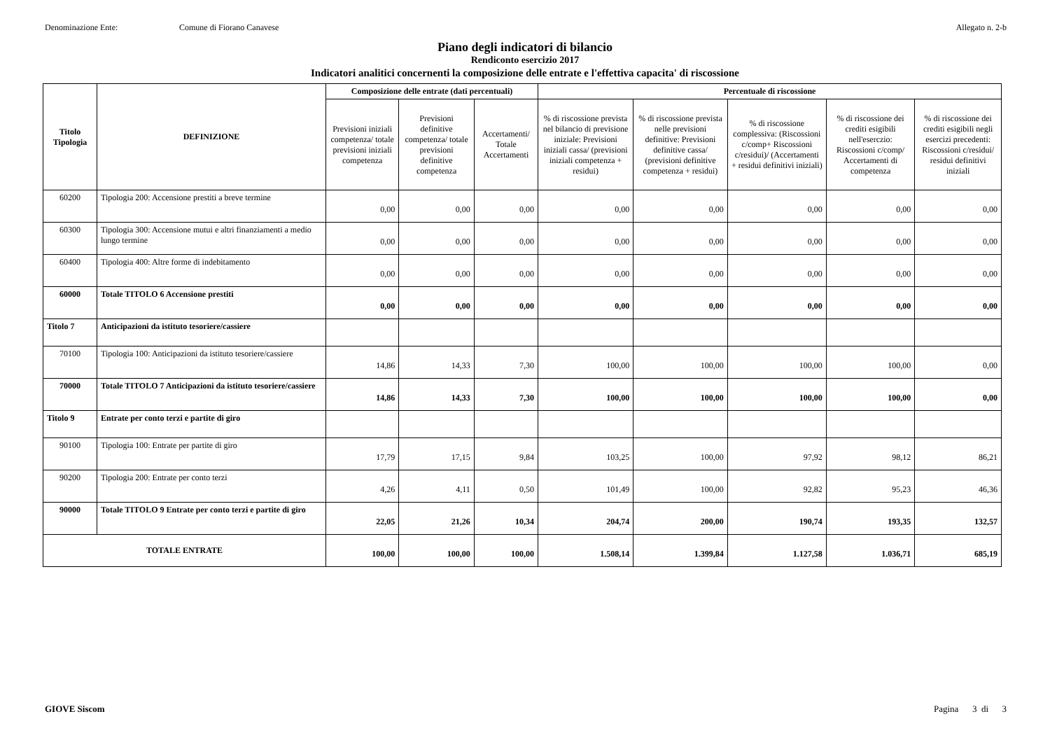Denominazione Ente: Comune di Fiorano Canavese Allegato n. 2-b
Piano degli indicatori di bilancio
Rendiconto esercizio 2017
Indicatori analitici concernenti la composizione delle entrate e l'effettiva capacita' di riscossione
| Titolo Tipologia | DEFINIZIONE | Composizione delle entrate (dati percentuali) | | | Percentuale di riscossione | | | | |
| --- | --- | --- | --- | --- | --- | --- | --- | --- | --- |
| | | Previsioni iniziali competenza/ totale previsioni iniziali competenza | Previsioni definitive competenza/ totale previsioni definitive competenza | Accertamenti/ Totale Accertamenti | % di riscossione prevista nel bilancio di previsione iniziale: Previsioni iniziali cassa/ (previsioni iniziali competenza + residui) | % di riscossione prevista nelle previsioni definitive: Previsioni definitive cassa/ (previsioni definitive competenza + residui) | % di riscossione complessiva: (Riscossioni c/comp+ Riscossioni c/residui)/ (Accertamenti + residui definitivi iniziali) | % di riscossione dei crediti esigibili nell'eserczio: Riscossioni c/comp/ Accertamenti di competenza | % di riscossione dei crediti esigibili negli esercizi precedenti: Riscossioni c/residui/ residui definitivi iniziali |
| 60200 | Tipologia 200: Accensione prestiti a breve termine | 0,00 | 0,00 | 0,00 | 0,00 | 0,00 | 0,00 | 0,00 | 0,00 |
| 60300 | Tipologia 300: Accensione mutui e altri finanziamenti a medio lungo termine | 0,00 | 0,00 | 0,00 | 0,00 | 0,00 | 0,00 | 0,00 | 0,00 |
| 60400 | Tipologia 400: Altre forme di indebitamento | 0,00 | 0,00 | 0,00 | 0,00 | 0,00 | 0,00 | 0,00 | 0,00 |
| 60000 | Totale TITOLO 6 Accensione prestiti | 0,00 | 0,00 | 0,00 | 0,00 | 0,00 | 0,00 | 0,00 | 0,00 |
| Titolo 7 | Anticipazioni da istituto tesoriere/cassiere | | | | | | | | |
| 70100 | Tipologia 100: Anticipazioni da istituto tesoriere/cassiere | 14,86 | 14,33 | 7,30 | 100,00 | 100,00 | 100,00 | 100,00 | 0,00 |
| 70000 | Totale TITOLO 7 Anticipazioni da istituto tesoriere/cassiere | 14,86 | 14,33 | 7,30 | 100,00 | 100,00 | 100,00 | 100,00 | 0,00 |
| Titolo 9 | Entrate per conto terzi e partite di giro | | | | | | | | |
| 90100 | Tipologia 100: Entrate per partite di giro | 17,79 | 17,15 | 9,84 | 103,25 | 100,00 | 97,92 | 98,12 | 86,21 |
| 90200 | Tipologia 200: Entrate per conto terzi | 4,26 | 4,11 | 0,50 | 101,49 | 100,00 | 92,82 | 95,23 | 46,36 |
| 90000 | Totale TITOLO 9 Entrate per conto terzi e partite di giro | 22,05 | 21,26 | 10,34 | 204,74 | 200,00 | 190,74 | 193,35 | 132,57 |
| TOTALE ENTRATE | | 100,00 | 100,00 | 100,00 | 1.508,14 | 1.399,84 | 1.127,58 | 1.036,71 | 685,19 |
GIOVE Siscom Pagina 3 di 3